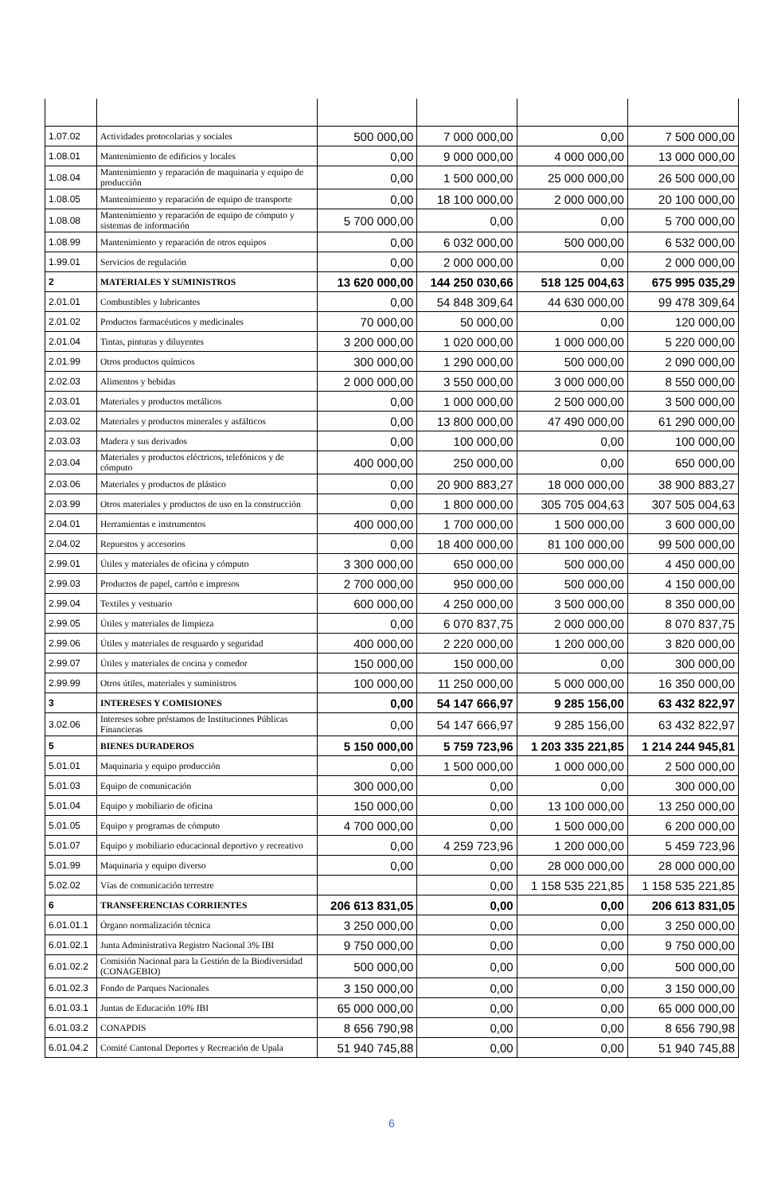| 1.07.02 | Actividades protocolarias y sociales | 500 000,00 | 7 000 000,00 | 0,00 | 7 500 000,00 |
| 1.08.01 | Mantenimiento de edificios y locales | 0,00 | 9 000 000,00 | 4 000 000,00 | 13 000 000,00 |
| 1.08.04 | Mantenimiento y reparación de maquinaria y equipo de producción | 0,00 | 1 500 000,00 | 25 000 000,00 | 26 500 000,00 |
| 1.08.05 | Mantenimiento y reparación de equipo de transporte | 0,00 | 18 100 000,00 | 2 000 000,00 | 20 100 000,00 |
| 1.08.08 | Mantenimiento y reparación de equipo de cómputo y sistemas de información | 5 700 000,00 | 0,00 | 0,00 | 5 700 000,00 |
| 1.08.99 | Mantenimiento y reparación de otros equipos | 0,00 | 6 032 000,00 | 500 000,00 | 6 532 000,00 |
| 1.99.01 | Servicios de regulación | 0,00 | 2 000 000,00 | 0,00 | 2 000 000,00 |
| 2 | MATERIALES Y SUMINISTROS | 13 620 000,00 | 144 250 030,66 | 518 125 004,63 | 675 995 035,29 |
| 2.01.01 | Combustibles y lubricantes | 0,00 | 54 848 309,64 | 44 630 000,00 | 99 478 309,64 |
| 2.01.02 | Productos farmacéuticos y medicinales | 70 000,00 | 50 000,00 | 0,00 | 120 000,00 |
| 2.01.04 | Tintas, pinturas y diluyentes | 3 200 000,00 | 1 020 000,00 | 1 000 000,00 | 5 220 000,00 |
| 2.01.99 | Otros productos químicos | 300 000,00 | 1 290 000,00 | 500 000,00 | 2 090 000,00 |
| 2.02.03 | Alimentos y bebidas | 2 000 000,00 | 3 550 000,00 | 3 000 000,00 | 8 550 000,00 |
| 2.03.01 | Materiales y productos metálicos | 0,00 | 1 000 000,00 | 2 500 000,00 | 3 500 000,00 |
| 2.03.02 | Materiales y productos minerales y asfálticos | 0,00 | 13 800 000,00 | 47 490 000,00 | 61 290 000,00 |
| 2.03.03 | Madera y sus derivados | 0,00 | 100 000,00 | 0,00 | 100 000,00 |
| 2.03.04 | Materiales y productos eléctricos, telefónicos y de cómputo | 400 000,00 | 250 000,00 | 0,00 | 650 000,00 |
| 2.03.06 | Materiales y productos de plástico | 0,00 | 20 900 883,27 | 18 000 000,00 | 38 900 883,27 |
| 2.03.99 | Otros materiales y productos de uso en la construcción | 0,00 | 1 800 000,00 | 305 705 004,63 | 307 505 004,63 |
| 2.04.01 | Herramientas e instrumentos | 400 000,00 | 1 700 000,00 | 1 500 000,00 | 3 600 000,00 |
| 2.04.02 | Repuestos y accesorios | 0,00 | 18 400 000,00 | 81 100 000,00 | 99 500 000,00 |
| 2.99.01 | Útiles y materiales de oficina y cómputo | 3 300 000,00 | 650 000,00 | 500 000,00 | 4 450 000,00 |
| 2.99.03 | Productos de papel, cartón e impresos | 2 700 000,00 | 950 000,00 | 500 000,00 | 4 150 000,00 |
| 2.99.04 | Textiles y vestuario | 600 000,00 | 4 250 000,00 | 3 500 000,00 | 8 350 000,00 |
| 2.99.05 | Útiles y materiales de limpieza | 0,00 | 6 070 837,75 | 2 000 000,00 | 8 070 837,75 |
| 2.99.06 | Útiles y materiales de resguardo y seguridad | 400 000,00 | 2 220 000,00 | 1 200 000,00 | 3 820 000,00 |
| 2.99.07 | Útiles y materiales de cocina y comedor | 150 000,00 | 150 000,00 | 0,00 | 300 000,00 |
| 2.99.99 | Otros útiles, materiales y suministros | 100 000,00 | 11 250 000,00 | 5 000 000,00 | 16 350 000,00 |
| 3 | INTERESES Y COMISIONES | 0,00 | 54 147 666,97 | 9 285 156,00 | 63 432 822,97 |
| 3.02.06 | Intereses sobre préstamos de Instituciones Públicas Financieras | 0,00 | 54 147 666,97 | 9 285 156,00 | 63 432 822,97 |
| 5 | BIENES DURADEROS | 5 150 000,00 | 5 759 723,96 | 1 203 335 221,85 | 1 214 244 945,81 |
| 5.01.01 | Maquinaria y equipo producción | 0,00 | 1 500 000,00 | 1 000 000,00 | 2 500 000,00 |
| 5.01.03 | Equipo de comunicación | 300 000,00 | 0,00 | 0,00 | 300 000,00 |
| 5.01.04 | Equipo y mobiliario de oficina | 150 000,00 | 0,00 | 13 100 000,00 | 13 250 000,00 |
| 5.01.05 | Equipo y programas de cómputo | 4 700 000,00 | 0,00 | 1 500 000,00 | 6 200 000,00 |
| 5.01.07 | Equipo y mobiliario educacional deportivo y recreativo | 0,00 | 4 259 723,96 | 1 200 000,00 | 5 459 723,96 |
| 5.01.99 | Maquinaria y equipo diverso | 0,00 | 0,00 | 28 000 000,00 | 28 000 000,00 |
| 5.02.02 | Vías de comunicación terrestre | | 0,00 | 1 158 535 221,85 | 1 158 535 221,85 |
| 6 | TRANSFERENCIAS CORRIENTES | 206 613 831,05 | 0,00 | 0,00 | 206 613 831,05 |
| 6.01.01.1 | Órgano normalización técnica | 3 250 000,00 | 0,00 | 0,00 | 3 250 000,00 |
| 6.01.02.1 | Junta Administrativa Registro Nacional 3% IBI | 9 750 000,00 | 0,00 | 0,00 | 9 750 000,00 |
| 6.01.02.2 | Comisión Nacional para la Gestión de la Biodiversidad (CONAGEBIO) | 500 000,00 | 0,00 | 0,00 | 500 000,00 |
| 6.01.02.3 | Fondo de Parques Nacionales | 3 150 000,00 | 0,00 | 0,00 | 3 150 000,00 |
| 6.01.03.1 | Juntas de Educación 10% IBI | 65 000 000,00 | 0,00 | 0,00 | 65 000 000,00 |
| 6.01.03.2 | CONAPDIS | 8 656 790,98 | 0,00 | 0,00 | 8 656 790,98 |
| 6.01.04.2 | Comité Cantonal Deportes y Recreación de Upala | 51 940 745,88 | 0,00 | 0,00 | 51 940 745,88 |
6